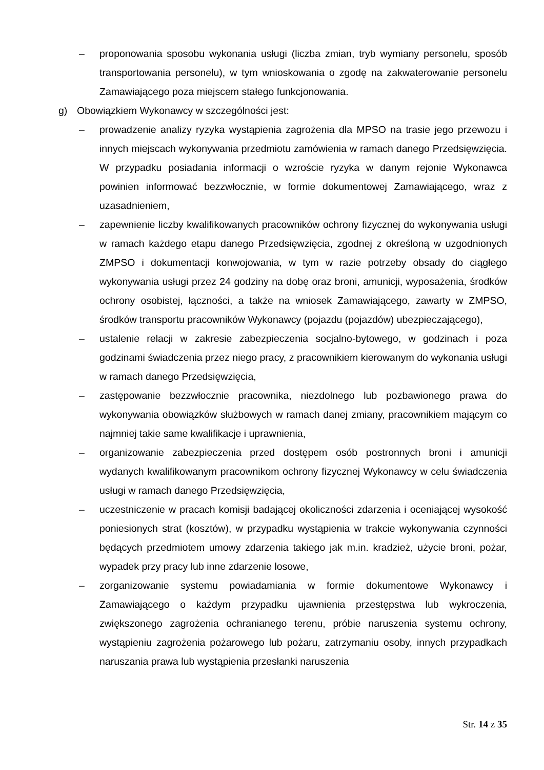– proponowania sposobu wykonania usługi (liczba zmian, tryb wymiany personelu, sposób transportowania personelu), w tym wnioskowania o zgodę na zakwaterowanie personelu Zamawiającego poza miejscem stałego funkcjonowania.
g) Obowiązkiem Wykonawcy w szczególności jest:
– prowadzenie analizy ryzyka wystąpienia zagrożenia dla MPSO na trasie jego przewozu i innych miejscach wykonywania przedmiotu zamówienia w ramach danego Przedsięwzięcia. W przypadku posiadania informacji o wzroście ryzyka w danym rejonie Wykonawca powinien informować bezzwłocznie, w formie dokumentowej Zamawiającego, wraz z uzasadnieniem,
– zapewnienie liczby kwalifikowanych pracowników ochrony fizycznej do wykonywania usługi w ramach każdego etapu danego Przedsięwzięcia, zgodnej z określoną w uzgodnionych ZMPSO i dokumentacji konwojowania, w tym w razie potrzeby obsady do ciągłego wykonywania usługi przez 24 godziny na dobę oraz broni, amunicji, wyposażenia, środków ochrony osobistej, łączności, a także na wniosek Zamawiającego, zawarty w ZMPSO, środków transportu pracowników Wykonawcy (pojazdu (pojazdów) ubezpieczającego),
– ustalenie relacji w zakresie zabezpieczenia socjalno-bytowego, w godzinach i poza godzinami świadczenia przez niego pracy, z pracownikiem kierowanym do wykonania usługi w ramach danego Przedsięwzięcia,
– zastępowanie bezzwłocznie pracownika, niezdolnego lub pozbawionego prawa do wykonywania obowiązków służbowych w ramach danej zmiany, pracownikiem mającym co najmniej takie same kwalifikacje i uprawnienia,
– organizowanie zabezpieczenia przed dostępem osób postronnych broni i amunicji wydanych kwalifikowanym pracownikom ochrony fizycznej Wykonawcy w celu świadczenia usługi w ramach danego Przedsięwzięcia,
– uczestniczenie w pracach komisji badającej okoliczności zdarzenia i oceniającej wysokość poniesionych strat (kosztów), w przypadku wystąpienia w trakcie wykonywania czynności będących przedmiotem umowy zdarzenia takiego jak m.in. kradzież, użycie broni, pożar, wypadek przy pracy lub inne zdarzenie losowe,
– zorganizowanie systemu powiadamiania w formie dokumentowe Wykonawcy i Zamawiającego o każdym przypadku ujawnienia przestępstwa lub wykroczenia, zwiększonego zagrożenia ochranianego terenu, próbie naruszenia systemu ochrony, wystąpieniu zagrożenia pożarowego lub pożaru, zatrzymaniu osoby, innych przypadkach naruszania prawa lub wystąpienia przesłanki naruszenia
Str. 14 z 35